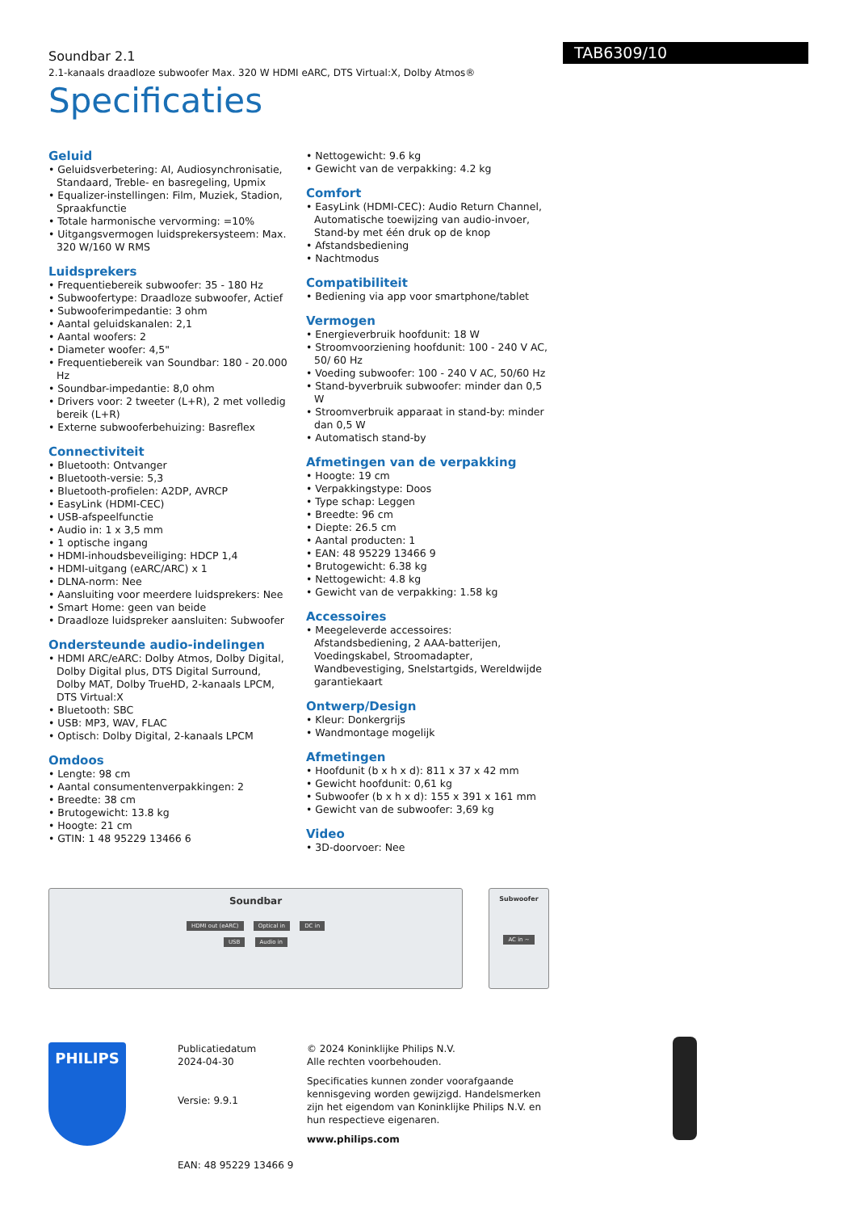Soundbar 2.1
2.1-kanaals draadloze subwoofer Max. 320 W HDMI eARC, DTS Virtual:X, Dolby Atmos®
TAB6309/10
Specificaties
Geluid
• Geluidsverbetering: AI, Audiosynchronisatie, Standaard, Treble- en basregeling, Upmix
• Equalizer-instellingen: Film, Muziek, Stadion, Spraakfunctie
• Totale harmonische vervorming: =10%
• Uitgangsvermogen luidsprekersysteem: Max. 320 W/160 W RMS
Luidsprekers
• Frequentiebereik subwoofer: 35 - 180 Hz
• Subwoofertype: Draadloze subwoofer, Actief
• Subwooferimpedantie: 3 ohm
• Aantal geluidskanalen: 2,1
• Aantal woofers: 2
• Diameter woofer: 4,5"
• Frequentiebereik van Soundbar: 180 - 20.000 Hz
• Soundbar-impedantie: 8,0 ohm
• Drivers voor: 2 tweeter (L+R), 2 met volledig bereik (L+R)
• Externe subwooferbehuizing: Basreflex
Connectiviteit
• Bluetooth: Ontvanger
• Bluetooth-versie: 5,3
• Bluetooth-profielen: A2DP, AVRCP
• EasyLink (HDMI-CEC)
• USB-afspeelfunctie
• Audio in: 1 x 3,5 mm
• 1 optische ingang
• HDMI-inhoudsbeveiliging: HDCP 1,4
• HDMI-uitgang (eARC/ARC) x 1
• DLNA-norm: Nee
• Aansluiting voor meerdere luidsprekers: Nee
• Smart Home: geen van beide
• Draadloze luidspreker aansluiten: Subwoofer
Ondersteunde audio-indelingen
• HDMI ARC/eARC: Dolby Atmos, Dolby Digital, Dolby Digital plus, DTS Digital Surround, Dolby MAT, Dolby TrueHD, 2-kanaals LPCM, DTS Virtual:X
• Bluetooth: SBC
• USB: MP3, WAV, FLAC
• Optisch: Dolby Digital, 2-kanaals LPCM
Omdoos
• Lengte: 98 cm
• Aantal consumentenverpakkingen: 2
• Breedte: 38 cm
• Brutogewicht: 13.8 kg
• Hoogte: 21 cm
• GTIN: 1 48 95229 13466 6
• Nettogewicht: 9.6 kg
• Gewicht van de verpakking: 4.2 kg
Comfort
• EasyLink (HDMI-CEC): Audio Return Channel, Automatische toewijzing van audio-invoer, Stand-by met één druk op de knop
• Afstandsbediening
• Nachtmodus
Compatibiliteit
• Bediening via app voor smartphone/tablet
Vermogen
• Energieverbruik hoofdunit: 18 W
• Stroomvoorziening hoofdunit: 100 - 240 V AC, 50/ 60 Hz
• Voeding subwoofer: 100 - 240 V AC, 50/60 Hz
• Stand-byverbruik subwoofer: minder dan 0,5 W
• Stroomverbruik apparaat in stand-by: minder dan 0,5 W
• Automatisch stand-by
Afmetingen van de verpakking
• Hoogte: 19 cm
• Verpakkingstype: Doos
• Type schap: Leggen
• Breedte: 96 cm
• Diepte: 26.5 cm
• Aantal producten: 1
• EAN: 48 95229 13466 9
• Brutogewicht: 6.38 kg
• Nettogewicht: 4.8 kg
• Gewicht van de verpakking: 1.58 kg
Accessoires
• Meegeleverde accessoires: Afstandsbediening, 2 AAA-batterijen, Voedingskabel, Stroomadapter, Wandbevestiging, Snelstartgids, Wereldwijde garantiekaart
Ontwerp/Design
• Kleur: Donkergrijs
• Wandmontage mogelijk
Afmetingen
• Hoofdunit (b x h x d): 811 x 37 x 42 mm
• Gewicht hoofdunit: 0,61 kg
• Subwoofer (b x h x d): 155 x 391 x 161 mm
• Gewicht van de subwoofer: 3,69 kg
Video
• 3D-doorvoer: Nee
Soundbar
HDMI out (eARC) Optical in DC in
USB Audio in
Subwoofer
AC in ~
PHILIPS
Publicatiedatum
2024-04-30
Versie: 9.9.1
EAN: 48 95229 13466 9
© 2024 Koninklijke Philips N.V.
Alle rechten voorbehouden.
Specificaties kunnen zonder voorafgaande kennisgeving worden gewijzigd. Handelsmerken zijn het eigendom van Koninklijke Philips N.V. en hun respectieve eigenaren.
www.philips.com